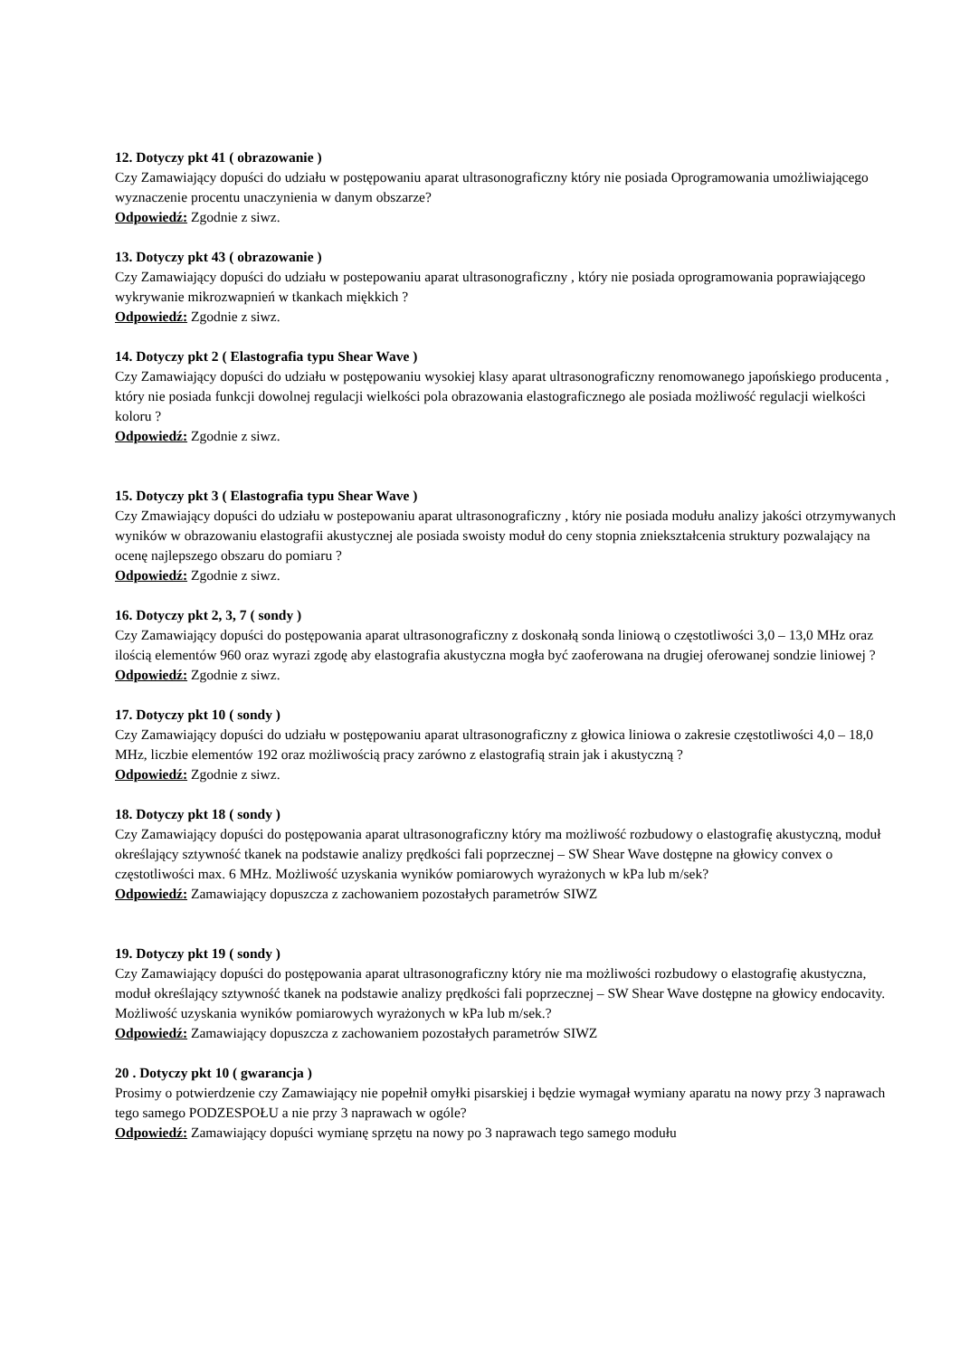12. Dotyczy pkt 41 ( obrazowanie )
Czy Zamawiający dopuści do udziału w postępowaniu aparat ultrasonograficzny który nie posiada Oprogramowania umożliwiającego wyznaczenie procentu unaczynienia w danym obszarze?
Odpowiedź: Zgodnie z siwz.
13. Dotyczy pkt 43 ( obrazowanie )
Czy Zamawiający dopuści do udziału w postepowaniu aparat ultrasonograficzny , który nie posiada oprogramowania poprawiającego wykrywanie mikrozwapnień w tkankach miękkich ?
Odpowiedź: Zgodnie z siwz.
14. Dotyczy pkt 2 ( Elastografia typu Shear Wave )
Czy Zamawiający dopuści do udziału w postępowaniu wysokiej klasy aparat ultrasonograficzny renomowanego japońskiego producenta , który nie posiada funkcji dowolnej regulacji wielkości pola obrazowania elastograficznego ale posiada możliwość regulacji wielkości koloru ?
Odpowiedź: Zgodnie z siwz.
15. Dotyczy pkt 3 ( Elastografia typu Shear Wave )
Czy Zmawiający dopuści do udziału w postepowaniu aparat ultrasonograficzny , który nie posiada modułu analizy jakości otrzymywanych wyników w obrazowaniu elastografii akustycznej ale posiada swoisty moduł do ceny stopnia zniekształcenia struktury pozwalający na ocenę najlepszego obszaru do pomiaru ?
Odpowiedź: Zgodnie z siwz.
16. Dotyczy pkt 2, 3, 7 ( sondy )
Czy Zamawiający dopuści do postępowania aparat ultrasonograficzny z doskonałą sonda liniową o częstotliwości 3,0 – 13,0 MHz oraz ilością elementów 960 oraz wyrazi zgodę aby elastografia akustyczna mogła być zaoferowana na drugiej oferowanej sondzie liniowej ?
Odpowiedź: Zgodnie z siwz.
17. Dotyczy pkt 10 ( sondy )
Czy Zamawiający dopuści do udziału w postępowaniu aparat ultrasonograficzny z głowica liniowa o zakresie częstotliwości 4,0 – 18,0 MHz, liczbie elementów 192 oraz możliwością pracy zarówno z elastografią strain jak i akustyczną ?
Odpowiedź: Zgodnie z siwz.
18. Dotyczy pkt 18 ( sondy )
Czy Zamawiający dopuści do postępowania aparat ultrasonograficzny który ma możliwość rozbudowy o elastografię akustyczną, moduł określający sztywność tkanek na podstawie analizy prędkości fali poprzecznej – SW Shear Wave dostępne na głowicy convex o częstotliwości max. 6 MHz. Możliwość uzyskania wyników pomiarowych wyrażonych w kPa lub m/sek?
Odpowiedź: Zamawiający dopuszcza z zachowaniem pozostałych parametrów SIWZ
19. Dotyczy pkt 19 ( sondy )
Czy Zamawiający dopuści do postępowania aparat ultrasonograficzny który nie ma możliwości rozbudowy o elastografię akustyczna, moduł określający sztywność tkanek na podstawie analizy prędkości fali poprzecznej – SW Shear Wave dostępne na głowicy endocavity. Możliwość uzyskania wyników pomiarowych wyrażonych w kPa lub m/sek.?
Odpowiedź: Zamawiający dopuszcza z zachowaniem pozostałych parametrów SIWZ
20 . Dotyczy pkt 10 ( gwarancja )
Prosimy o potwierdzenie czy Zamawiający nie popełnił omyłki pisarskiej i będzie wymagał wymiany aparatu na nowy przy 3 naprawach tego samego PODZESPOŁU a nie przy 3 naprawach w ogóle?
Odpowiedź: Zamawiający dopuści wymianę sprzętu na nowy po 3 naprawach tego samego modułu